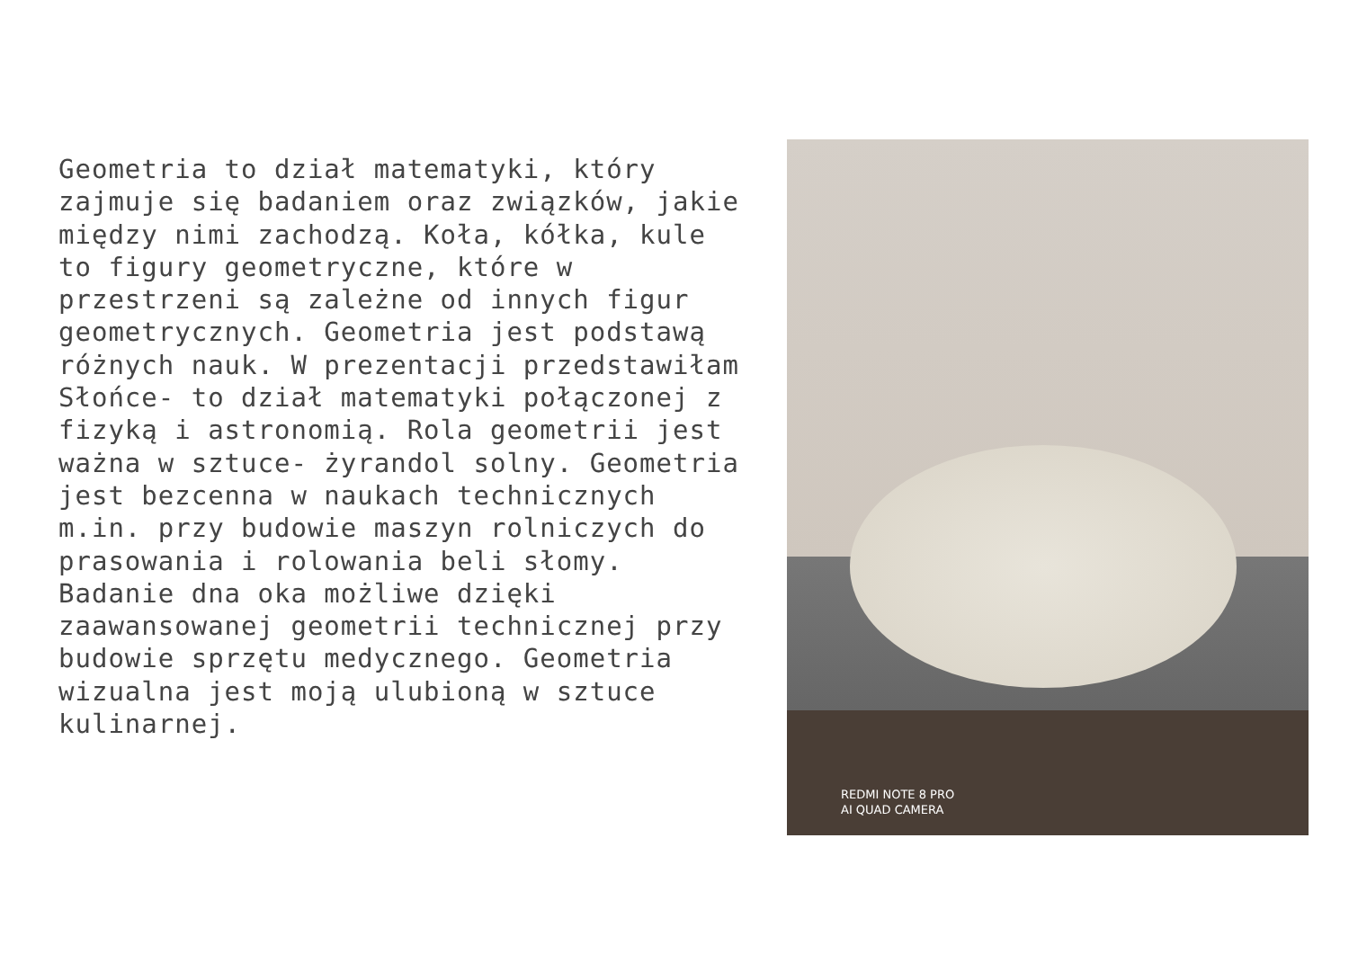Geometria to dział matematyki, który zajmuje się badaniem oraz związków, jakie między nimi zachodzą. Koła, kółka, kule to figury geometryczne, które w przestrzeni są zależne od innych figur geometrycznych. Geometria jest podstawą różnych nauk. W prezentacji przedstawiłam Słońce- to dział matematyki połączonej z fizyką i astronomią. Rola geometrii jest ważna w sztuce- żyrandol solny. Geometria jest bezcenna w naukach technicznych m.in. przy budowie maszyn rolniczych do prasowania i rolowania beli słomy. Badanie dna oka możliwe dzięki zaawansowanej geometrii technicznej przy budowie sprzętu medycznego. Geometria wizualna jest moją ulubioną w sztuce kulinarnej.
REDMI NOTE 8 PRO
AI QUAD CAMERA